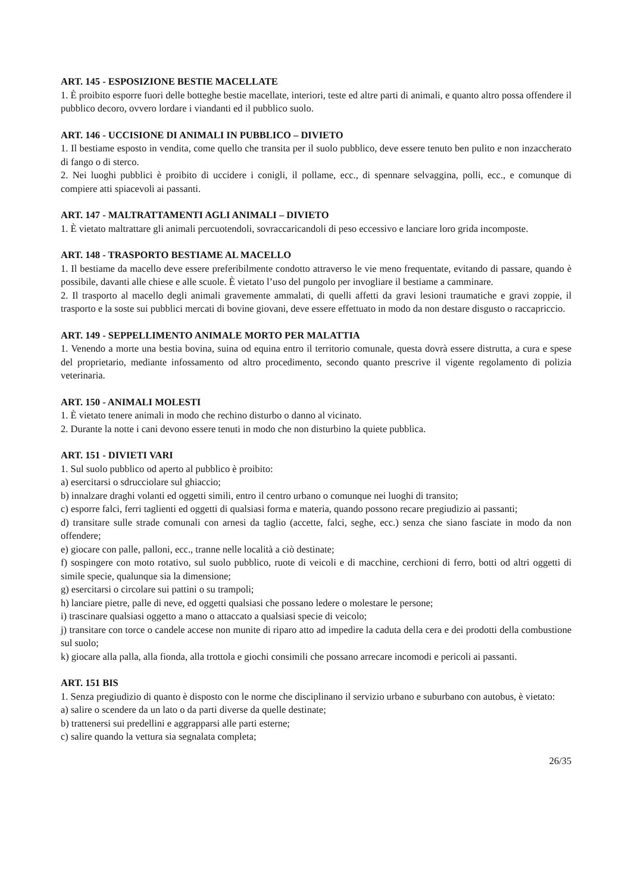ART. 145 - ESPOSIZIONE BESTIE MACELLATE
1. È proibito esporre fuori delle botteghe bestie macellate, interiori, teste ed altre parti di animali, e quanto altro possa offendere il pubblico decoro, ovvero lordare i viandanti ed il pubblico suolo.
ART. 146 - UCCISIONE DI ANIMALI IN PUBBLICO – DIVIETO
1. Il bestiame esposto in vendita, come quello che transita per il suolo pubblico, deve essere tenuto ben pulito e non inzaccherato di fango o di sterco.
2. Nei luoghi pubblici è proibito di uccidere i conigli, il pollame, ecc., di spennare selvaggina, polli, ecc., e comunque di compiere atti spiacevoli ai passanti.
ART. 147 - MALTRATTAMENTI AGLI ANIMALI – DIVIETO
1. È vietato maltrattare gli animali percuotendoli, sovraccaricandoli di peso eccessivo e lanciare loro grida incomposte.
ART. 148 - TRASPORTO BESTIAME AL MACELLO
1. Il bestiame da macello deve essere preferibilmente condotto attraverso le vie meno frequentate, evitando di passare, quando è possibile, davanti alle chiese e alle scuole. È vietato l’uso del pungolo per invogliare il bestiame a camminare.
2. Il trasporto al macello degli animali gravemente ammalati, di quelli affetti da gravi lesioni traumatiche e gravi zoppie, il trasporto e la soste sui pubblici mercati di bovine giovani, deve essere effettuato in modo da non destare disgusto o raccapriccio.
ART. 149 - SEPPELLIMENTO ANIMALE MORTO PER MALATTIA
1. Venendo a morte una bestia bovina, suina od equina entro il territorio comunale, questa dovrà essere distrutta, a cura e spese del proprietario, mediante infossamento od altro procedimento, secondo quanto prescrive il vigente regolamento di polizia veterinaria.
ART. 150 - ANIMALI MOLESTI
1. È vietato tenere animali in modo che rechino disturbo o danno al vicinato.
2. Durante la notte i cani devono essere tenuti in modo che non disturbino la quiete pubblica.
ART. 151 - DIVIETI VARI
1. Sul suolo pubblico od aperto al pubblico è proibito:
a) esercitarsi o sdrucciolare sul ghiaccio;
b) innalzare draghi volanti ed oggetti simili, entro il centro urbano o comunque nei luoghi di transito;
c) esporre falci, ferri taglienti ed oggetti di qualsiasi forma e materia, quando possono recare pregiudizio ai passanti;
d) transitare sulle strade comunali con arnesi da taglio (accette, falci, seghe, ecc.) senza che siano fasciate in modo da non offendere;
e) giocare con palle, palloni, ecc., tranne nelle località a ciò destinate;
f) sospingere con moto rotativo, sul suolo pubblico, ruote di veicoli e di macchine, cerchioni di ferro, botti od altri oggetti di simile specie, qualunque sia la dimensione;
g) esercitarsi o circolare sui pattini o su trampoli;
h) lanciare pietre, palle di neve, ed oggetti qualsiasi che possano ledere o molestare le persone;
i) trascinare qualsiasi oggetto a mano o attaccato a qualsiasi specie di veicolo;
j) transitare con torce o candele accese non munite di riparo atto ad impedire la caduta della cera e dei prodotti della combustione sul suolo;
k) giocare alla palla, alla fionda, alla trottola e giochi consimili che possano arrecare incomodi e pericoli ai passanti.
ART. 151 BIS
1. Senza pregiudizio di quanto è disposto con le norme che disciplinano il servizio urbano e suburbano con autobus, è vietato:
a) salire o scendere da un lato o da parti diverse da quelle destinate;
b) trattenersi sui predellini e aggrapparsi alle parti esterne;
c) salire quando la vettura sia segnalata completa;
26/35